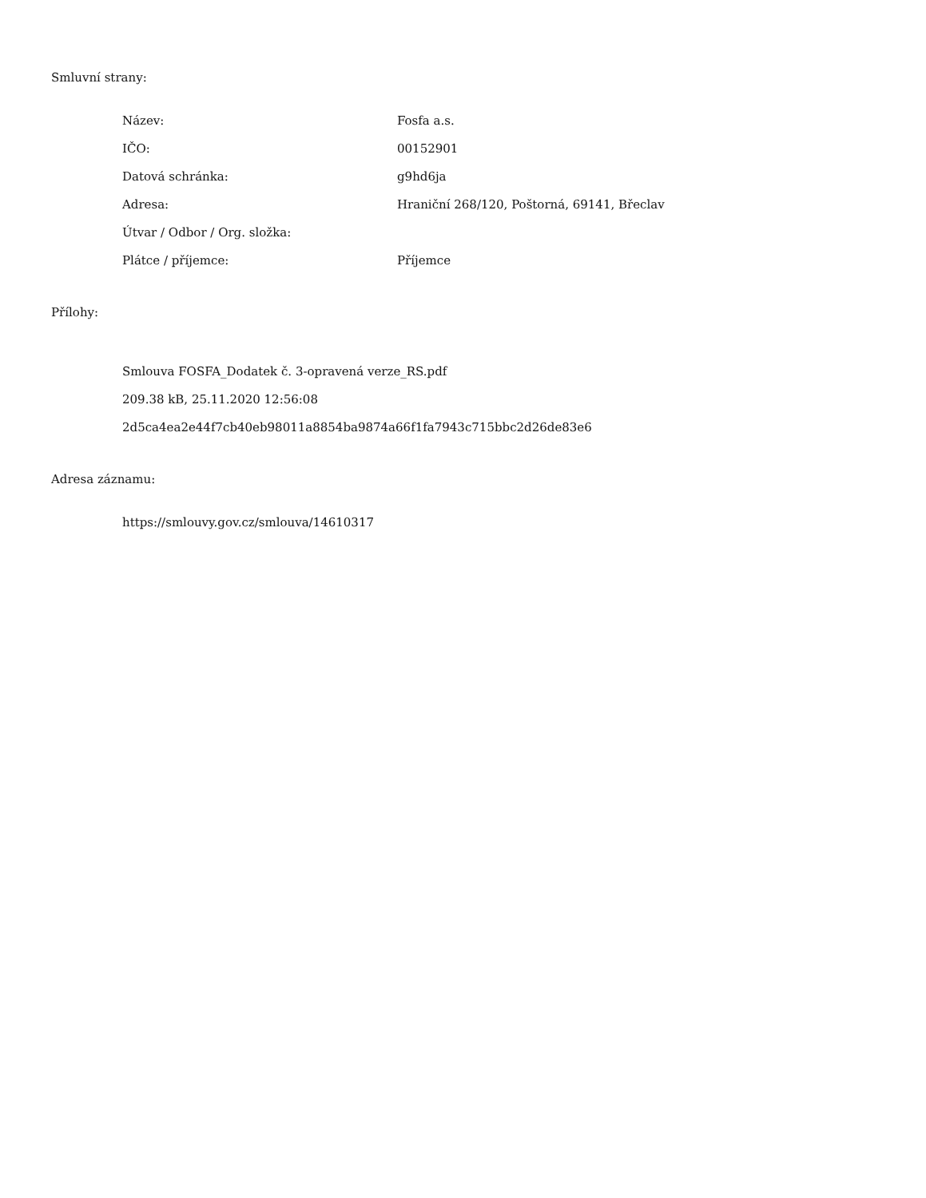Smluvní strany:
| Název: | Fosfa a.s. |
| IČO: | 00152901 |
| Datová schránka: | g9hd6ja |
| Adresa: | Hraniční 268/120, Poštorná, 69141, Břeclav |
| Útvar / Odbor / Org. složka: | |
| Plátce / příjemce: | Příjemce |
Přílohy:
Smlouva FOSFA_Dodatek č. 3-opravená verze_RS.pdf
209.38 kB, 25.11.2020 12:56:08
2d5ca4ea2e44f7cb40eb98011a8854ba9874a66f1fa7943c715bbc2d26de83e6
Adresa záznamu:
https://smlouvy.gov.cz/smlouva/14610317